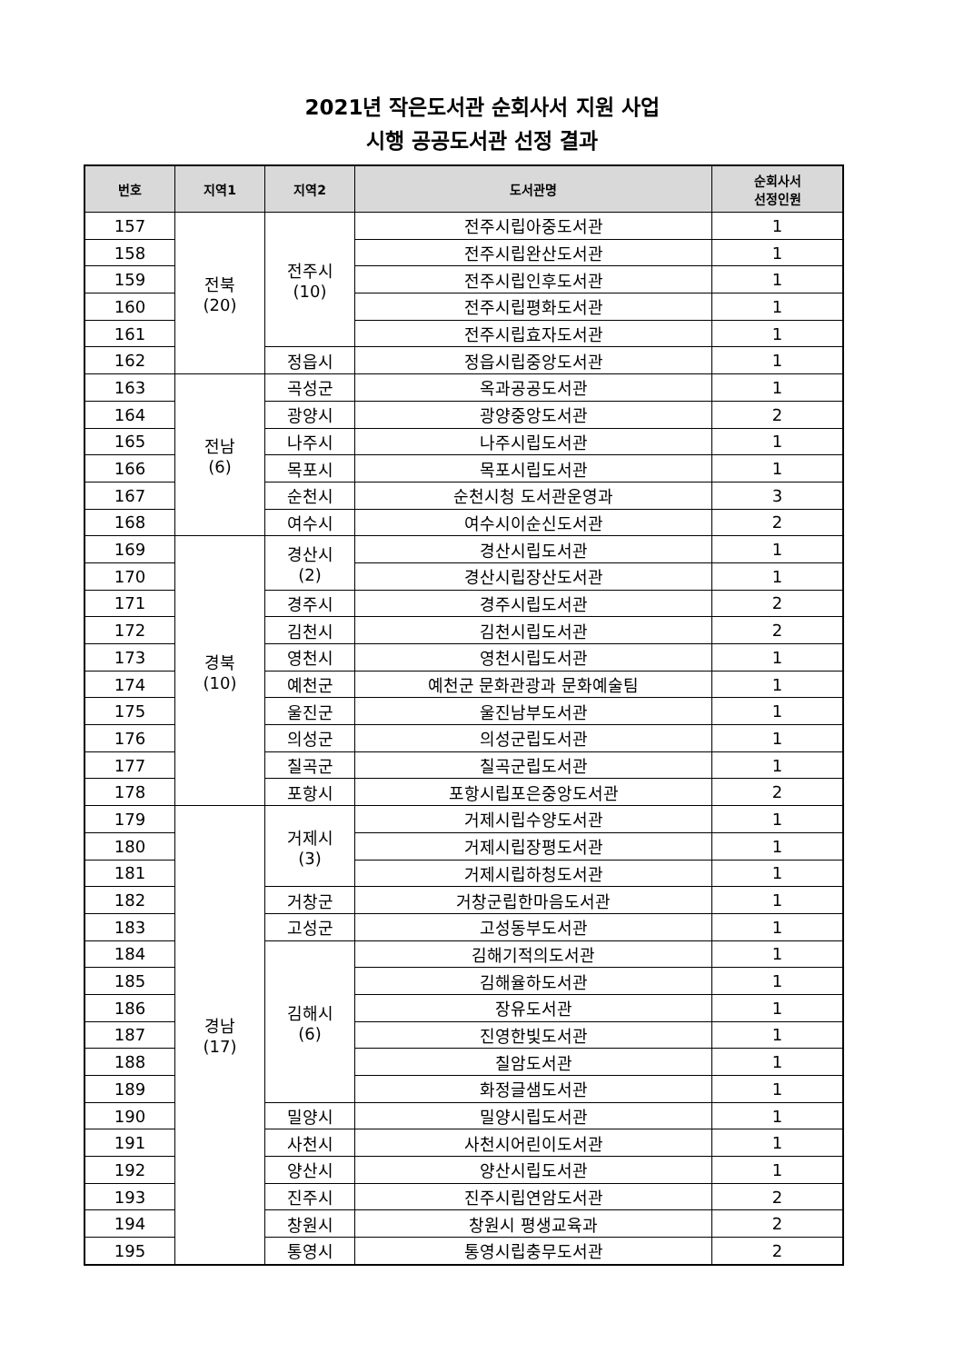2021년 작은도서관 순회사서 지원 사업
시행 공공도서관 선정 결과
| 번호 | 지역1 | 지역2 | 도서관명 | 순회사서 선정인원 |
| --- | --- | --- | --- | --- |
| 157 | 전북 (20) | 전주시 (10) | 전주시립아중도서관 | 1 |
| 158 | | | 전주시립완산도서관 | 1 |
| 159 | | | 전주시립인후도서관 | 1 |
| 160 | | | 전주시립평화도서관 | 1 |
| 161 | | | 전주시립효자도서관 | 1 |
| 162 | | 정읍시 | 정읍시립중앙도서관 | 1 |
| 163 | 전남 (6) | 곡성군 | 옥과공공도서관 | 1 |
| 164 | | 광양시 | 광양중앙도서관 | 2 |
| 165 | | 나주시 | 나주시립도서관 | 1 |
| 166 | | 목포시 | 목포시립도서관 | 1 |
| 167 | | 순천시 | 순천시청 도서관운영과 | 3 |
| 168 | | 여수시 | 여수시이순신도서관 | 2 |
| 169 | 경북 (10) | 경산시 (2) | 경산시립도서관 | 1 |
| 170 | | | 경산시립장산도서관 | 1 |
| 171 | | 경주시 | 경주시립도서관 | 2 |
| 172 | | 김천시 | 김천시립도서관 | 2 |
| 173 | | 영천시 | 영천시립도서관 | 1 |
| 174 | | 예천군 | 예천군 문화관광과 문화예술팀 | 1 |
| 175 | | 울진군 | 울진남부도서관 | 1 |
| 176 | | 의성군 | 의성군립도서관 | 1 |
| 177 | | 칠곡군 | 칠곡군립도서관 | 1 |
| 178 | | 포항시 | 포항시립포은중앙도서관 | 2 |
| 179 | 경남 (17) | 거제시 (3) | 거제시립수양도서관 | 1 |
| 180 | | | 거제시립장평도서관 | 1 |
| 181 | | | 거제시립하청도서관 | 1 |
| 182 | | 거창군 | 거창군립한마음도서관 | 1 |
| 183 | | 고성군 | 고성동부도서관 | 1 |
| 184 | | 김해시 (6) | 김해기적의도서관 | 1 |
| 185 | | | 김해율하도서관 | 1 |
| 186 | | | 장유도서관 | 1 |
| 187 | | | 진영한빛도서관 | 1 |
| 188 | | | 칠암도서관 | 1 |
| 189 | | | 화정글샘도서관 | 1 |
| 190 | | 밀양시 | 밀양시립도서관 | 1 |
| 191 | | 사천시 | 사천시어린이도서관 | 1 |
| 192 | | 양산시 | 양산시립도서관 | 1 |
| 193 | | 진주시 | 진주시립연암도서관 | 2 |
| 194 | | 창원시 | 창원시 평생교육과 | 2 |
| 195 | | 통영시 | 통영시립충무도서관 | 2 |